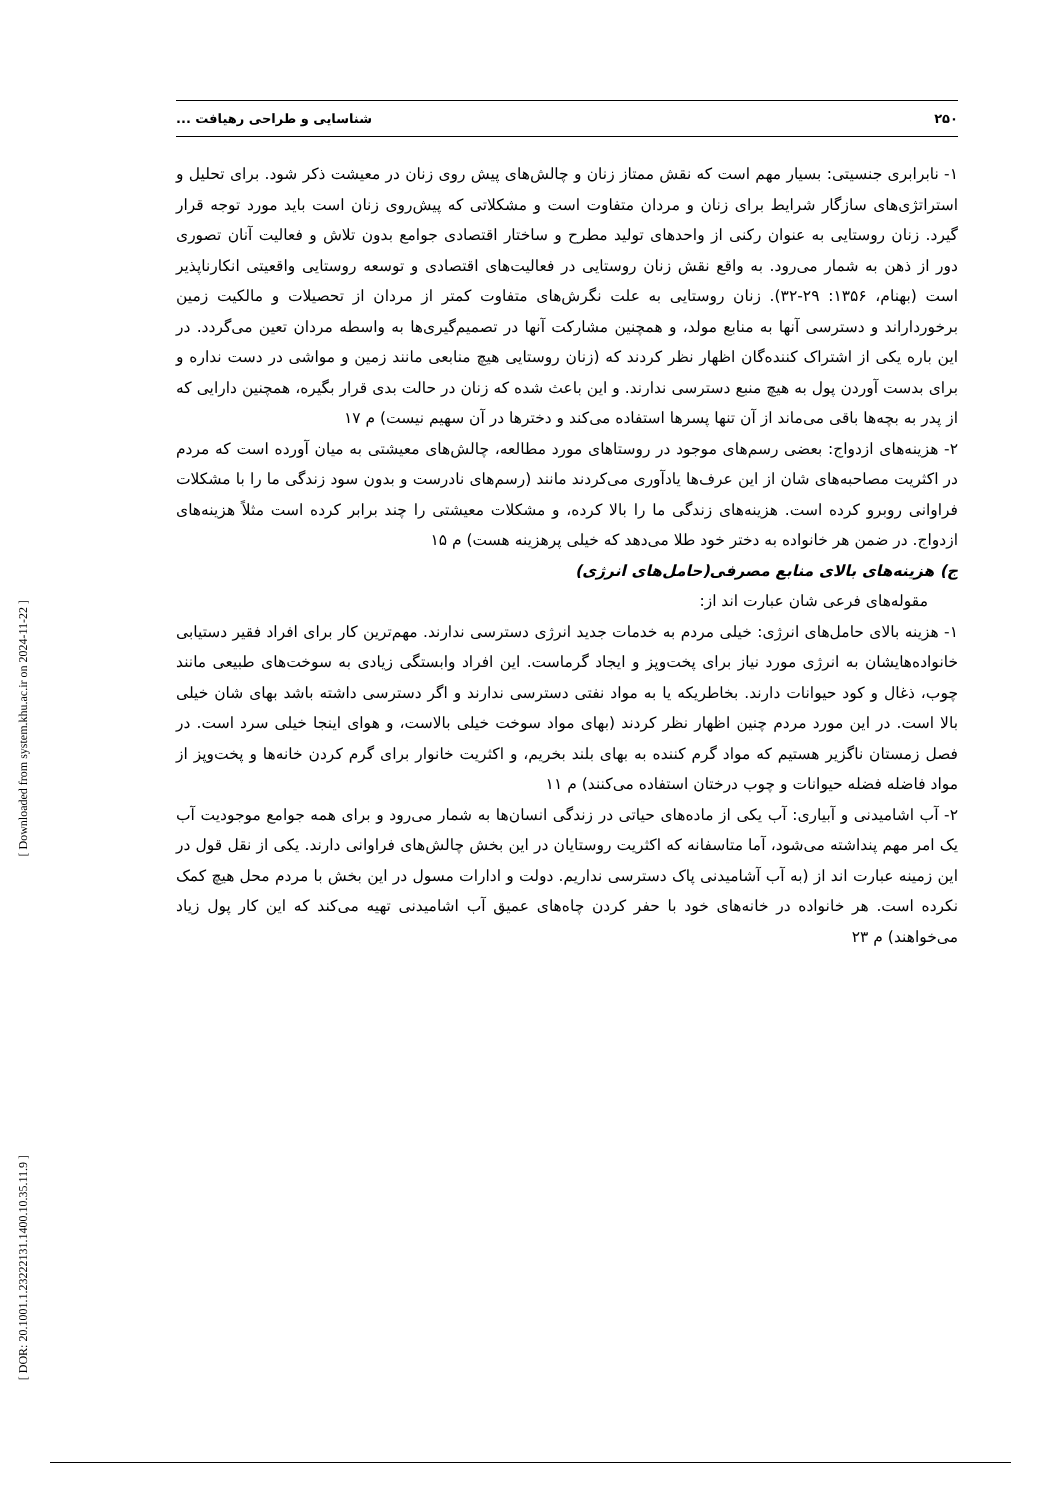[ Downloaded from system.khu.ac.ir on 2024-11-22 ]
[ DOR: 20.1001.1.23222131.1400.10.35.11.9 ]
۲۵۰ شناسایی و طراحی رهیافت ...
۱- نابرابری جنسیتی: بسیار مهم است که نقش ممتاز زنان و چالش‌های پیش روی زنان در معیشت ذکر شود. برای تحلیل و استراتژی‌های سازگار شرایط برای زنان و مردان متفاوت است و مشکلاتی که پیش‌روی زنان است باید مورد توجه قرار گیرد. زنان روستایی به عنوان رکنی از واحدهای تولید مطرح و ساختار اقتصادی جوامع بدون تلاش و فعالیت آنان تصوری دور از ذهن به شمار می‌رود. به واقع نقش زنان روستایی در فعالیت‌های اقتصادی و توسعه روستایی واقعیتی انکارناپذیر است (بهنام، ۱۳۵۶: ۲۹-۳۲). زنان روستایی به علت نگرش‌های متفاوت کمتر از مردان از تحصیلات و مالکیت زمین برخورداراند و دسترسی آنها به منابع مولد، و همچنین مشارکت آنها در تصمیم‌گیری‌ها به واسطه مردان تعین می‌گردد. در این باره یکی از اشتراک کننده‌گان اظهار نظر کردند که (زنان روستایی هیچ منابعی مانند زمین و مواشی در دست نداره و برای بدست آوردن پول به هیچ منبع دسترسی ندارند. و این باعث شده که زنان در حالت بدی قرار بگیره، همچنین دارایی که از پدر به بچه‌ها باقی می‌ماند از آن تنها پسرها استفاده می‌کند و دخترها در آن سهیم نیست) م ۱۷
۲- هزینه‌های ازدواج: بعضی رسم‌های موجود در روستاهای مورد مطالعه، چالش‌های معیشتی به میان آورده است که مردم در اکثریت مصاحبه‌های شان از این عرف‌ها یادآوری می‌کردند مانند (رسم‌های نادرست و بدون سود زندگی ما را با مشکلات فراوانی روبرو کرده است. هزینه‌های زندگی ما را بالا کرده، و مشکلات معیشتی را چند برابر کرده است مثلاً هزینه‌های ازدواج. در ضمن هر خانواده به دختر خود طلا می‌دهد که خیلی پرهزینه هست) م ۱۵
ج) هزینه‌های بالای منابع مصرفی(حامل‌های انرژی)
مقوله‌های فرعی شان عبارت اند از:
۱- هزینه بالای حامل‌های انرژی: خیلی مردم به خدمات جدید انرژی دسترسی ندارند. مهم‌ترین کار برای افراد فقیر دستیابی خانواده‌هایشان به انرژی مورد نیاز برای پخت‌وپز و ایجاد گرماست. این افراد وابستگی زیادی به سوخت‌های طبیعی مانند چوب، ذغال و کود حیوانات دارند. بخاطریکه یا به مواد نفتی دسترسی ندارند و اگر دسترسی داشته باشد بهای شان خیلی بالا است. در این مورد مردم چنین اظهار نظر کردند (بهای مواد سوخت خیلی بالاست، و هوای اینجا خیلی سرد است. در فصل زمستان ناگزیر هستیم که مواد گرم کننده به بهای بلند بخریم، و اکثریت خانوار برای گرم کردن خانه‌ها و پخت‌وپز از مواد فاضله فضله حیوانات و چوب درختان استفاده می‌کنند) م ۱۱
۲- آب اشامیدنی و آبیاری: آب یکی از ماده‌های حیاتی در زندگی انسان‌ها به شمار می‌رود و برای همه جوامع موجودیت آب یک امر مهم پنداشته می‌شود، آما متاسفانه که اکثریت روستایان در این بخش چالش‌های فراوانی دارند. یکی از نقل قول در این زمینه عبارت اند از (به آب آشامیدنی پاک دسترسی نداریم. دولت و ادارات مسول در این بخش با مردم محل هیچ کمک نکرده است. هر خانواده در خانه‌های خود با حفر کردن چاه‌های عمیق آب اشامیدنی تهیه می‌کند که این کار پول زیاد می‌خواهند) م ۲۳